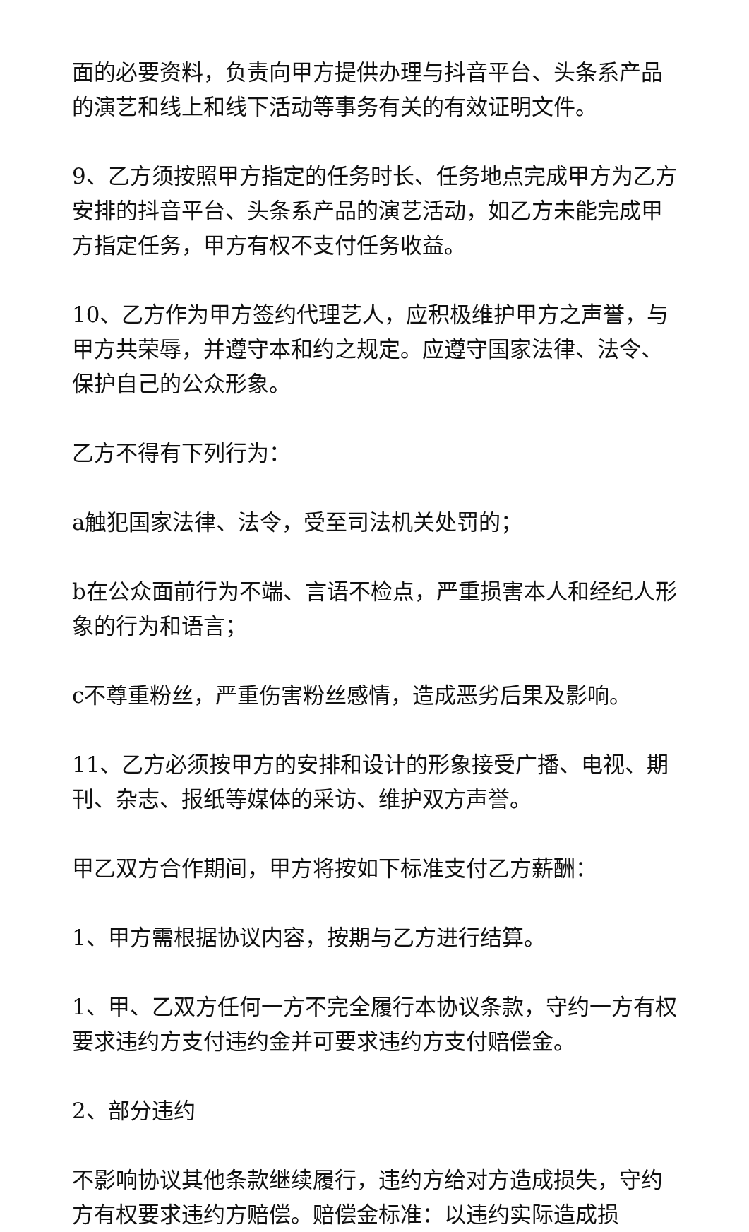面的必要资料，负责向甲方提供办理与抖音平台、头条系产品的演艺和线上和线下活动等事务有关的有效证明文件。
9、乙方须按照甲方指定的任务时长、任务地点完成甲方为乙方安排的抖音平台、头条系产品的演艺活动，如乙方未能完成甲方指定任务，甲方有权不支付任务收益。
10、乙方作为甲方签约代理艺人，应积极维护甲方之声誉，与甲方共荣辱，并遵守本和约之规定。应遵守国家法律、法令、保护自己的公众形象。
乙方不得有下列行为：
a触犯国家法律、法令，受至司法机关处罚的；
b在公众面前行为不端、言语不检点，严重损害本人和经纪人形象的行为和语言；
c不尊重粉丝，严重伤害粉丝感情，造成恶劣后果及影响。
11、乙方必须按甲方的安排和设计的形象接受广播、电视、期刊、杂志、报纸等媒体的采访、维护双方声誉。
甲乙双方合作期间，甲方将按如下标准支付乙方薪酬：
1、甲方需根据协议内容，按期与乙方进行结算。
1、甲、乙双方任何一方不完全履行本协议条款，守约一方有权要求违约方支付违约金并可要求违约方支付赔偿金。
2、部分违约
不影响协议其他条款继续履行，违约方给对方造成损失，守约方有权要求违约方赔偿。赔偿金标准：以违约实际造成损